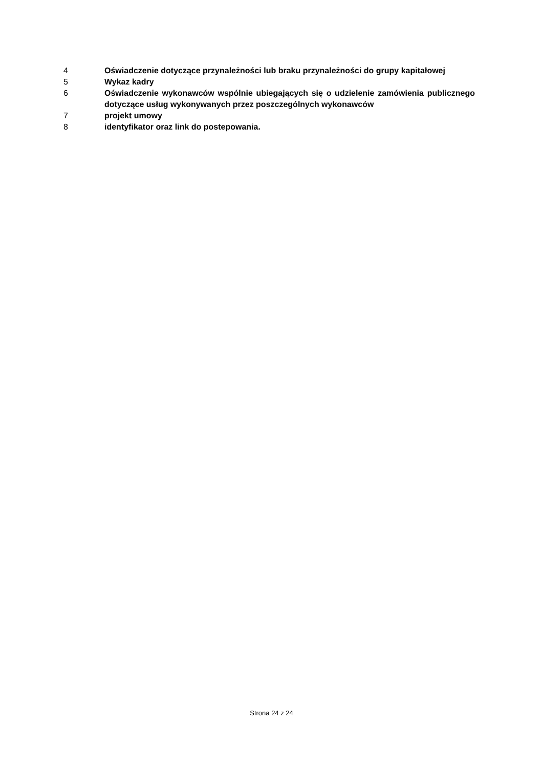4 Oświadczenie dotyczące przynależności lub braku przynależności do grupy kapitałowej
5 Wykaz kadry
6 Oświadczenie wykonawców wspólnie ubiegających się o udzielenie zamówienia publicznego dotyczące usług wykonywanych przez poszczególnych wykonawców
7 projekt umowy
8 identyfikator oraz link do postepowania.
Strona 24 z 24